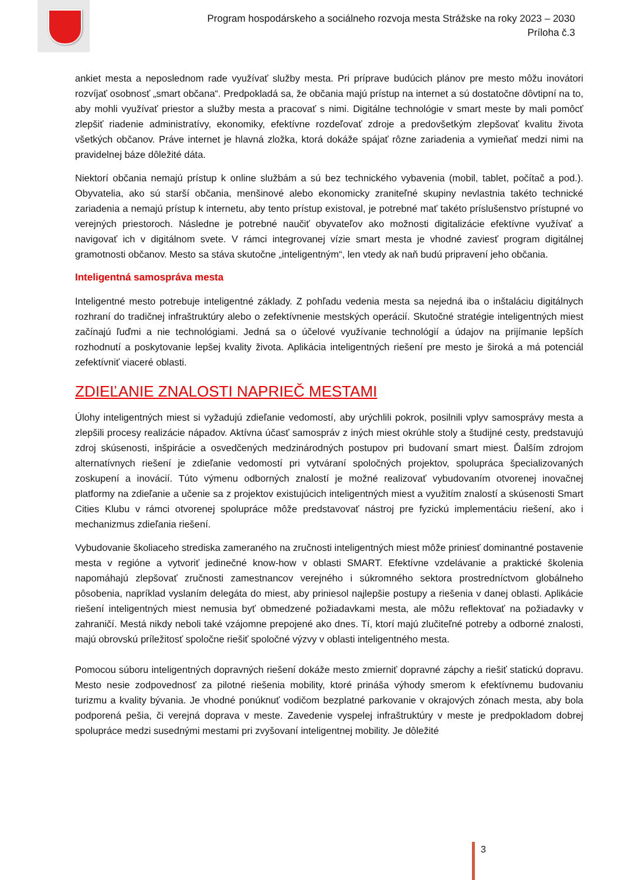Program hospodárskeho a sociálneho rozvoja mesta Strážske na roky 2023 – 2030
Príloha č.3
ankiet mesta a neposlednom rade využívať služby mesta. Pri príprave budúcich plánov pre mesto môžu inovátori rozvíjať osobnosť „smart občana“. Predpokladá sa, že občania majú prístup na internet a sú dostatočne dôvtipní na to, aby mohli využívať priestor a služby mesta a pracovať s nimi. Digitálne technológie v smart meste by mali pomôcť zlepšiť riadenie administratívy, ekonomiky, efektívne rozdeľovať zdroje a predovšetkým zlepšovať kvalitu života všetkých občanov. Práve internet je hlavná zložka, ktorá dokáže spájať rôzne zariadenia a vymieňať medzi nimi na pravidelnej báze dôležité dáta.
Niektorí občania nemajú prístup k online službám a sú bez technického vybavenia (mobil, tablet, počítač a pod.). Obyvatelia, ako sú starší občania, menšinové alebo ekonomicky zraniteľné skupiny nevlastnia takéto technické zariadenia a nemajú prístup k internetu, aby tento prístup existoval, je potrebné mať takéto príslušenstvo prístupné vo verejných priestoroch. Následne je potrebné naučiť obyvateľov ako možnosti digitalizácie efektívne využívať a navigovať ich v digitálnom svete. V rámci integrovanej vízie smart mesta je vhodné zaviesť program digitálnej gramotnosti občanov. Mesto sa stáva skutočne „inteligentným“, len vtedy ak naň budú pripravení jeho občania.
Inteligentná samospráva mesta
Inteligentné mesto potrebuje inteligentné základy. Z pohľadu vedenia mesta sa nejedná iba o inštaláciu digitálnych rozhraní do tradičnej infraštruktúry alebo o zefektívnenie mestských operácií. Skutočné stratégie inteligentných miest začínajú ľuďmi a nie technológiami. Jedná sa o účelové využívanie technológií a údajov na prijímanie lepších rozhodnutí a poskytovanie lepšej kvality života. Aplikácia inteligentných riešení pre mesto je široká a má potenciál zefektívniť viaceré oblasti.
ZDIEĽANIE ZNALOSTI NAPRIEČ MESTAMI
Úlohy inteligentných miest si vyžadujú zdieľanie vedomostí, aby urýchlili pokrok, posilnili vplyv samosprávy mesta a zlepšili procesy realizácie nápadov. Aktívna účasť samospráv z iných miest okrúhle stoly a študijné cesty, predstavujú zdroj skúsenosti, inšpirácie a osvedčených medzinárodných postupov pri budovaní smart miest. Ďalším zdrojom alternatívnych riešení je zdieľanie vedomostí pri vytváraní spoločných projektov, spolupráca špecializovaných zoskupení a inovácií. Túto výmenu odborných znalostí je možné realizovať vybudovaním otvorenej inovačnej platformy na zdieľanie a učenie sa z projektov existujúcich inteligentných miest a využitím znalostí a skúsenosti Smart Cities Klubu v rámci otvorenej spolupráce môže predstavovať nástroj pre fyzickú implementáciu riešení, ako i mechanizmus zdieľania riešení.
Vybudovanie školiaceho strediska zameraného na zručnosti inteligentných miest môže priniesť dominantné postavenie mesta v regióne a vytvoriť jedinečné know-how v oblasti SMART. Efektívne vzdelávanie a praktické školenia napomáhajú zlepšovať zručnosti zamestnancov verejného i súkromného sektora prostredníctvom globálneho pôsobenia, napríklad vyslaním delegáta do miest, aby priniesol najlepšie postupy a riešenia v danej oblasti. Aplikácie riešení inteligentných miest nemusia byť obmedzené požiadavkami mesta, ale môžu reflektovať na požiadavky v zahraničí. Mestá nikdy neboli také vzájomne prepojené ako dnes. Tí, ktorí majú zlučiteľné potreby a odborné znalosti, majú obrovskú príležitosť spoločne riešiť spoločné výzvy v oblasti inteligentného mesta.
Pomocou súboru inteligentných dopravných riešení dokáže mesto zmierniť dopravné zápchy a riešiť statickú dopravu. Mesto nesie zodpovednosť za pilotné riešenia mobility, ktoré prináša výhody smerom k efektívnemu budovaniu turizmu a kvality bývania. Je vhodné ponúknuť vodičom bezplatné parkovanie v okrajových zónach mesta, aby bola podporená pešia, či verejná doprava v meste. Zavedenie vyspelej infraštruktúry v meste je predpokladom dobrej spolupráce medzi susednými mestami pri zvyšovaní inteligentnej mobility. Je dôležité
3